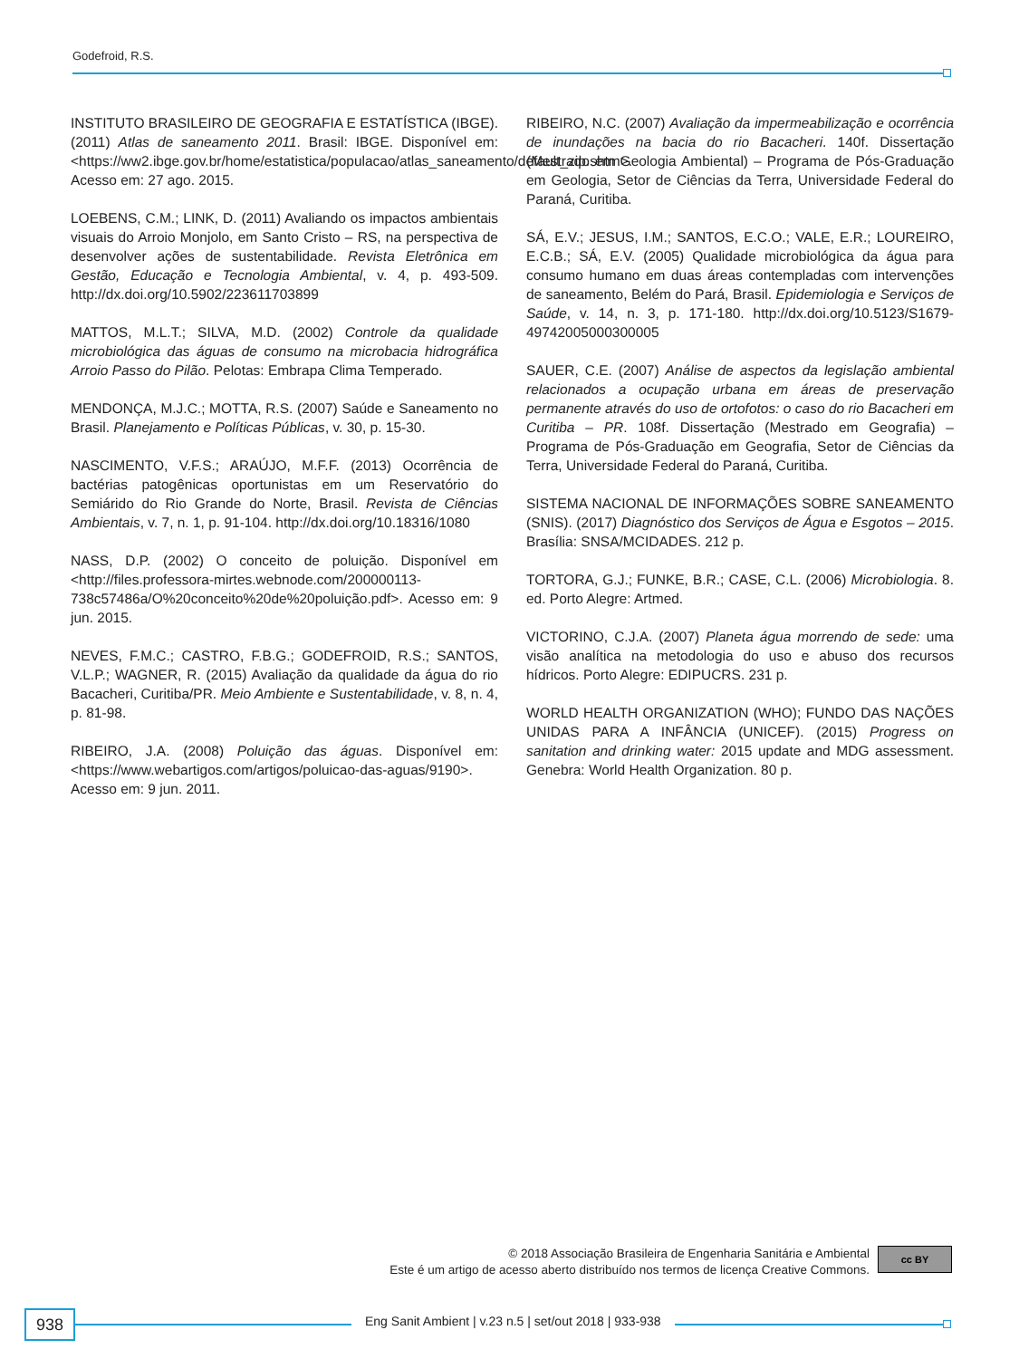Godefroid, R.S.
INSTITUTO BRASILEIRO DE GEOGRAFIA E ESTATÍSTICA (IBGE). (2011) Atlas de saneamento 2011. Brasil: IBGE. Disponível em: <https://ww2.ibge.gov.br/home/estatistica/populacao/atlas_saneamento/default_zip.shtm>. Acesso em: 27 ago. 2015.
LOEBENS, C.M.; LINK, D. (2011) Avaliando os impactos ambientais visuais do Arroio Monjolo, em Santo Cristo – RS, na perspectiva de desenvolver ações de sustentabilidade. Revista Eletrônica em Gestão, Educação e Tecnologia Ambiental, v. 4, p. 493-509. http://dx.doi.org/10.5902/223611703899
MATTOS, M.L.T.; SILVA, M.D. (2002) Controle da qualidade microbiológica das águas de consumo na microbacia hidrográfica Arroio Passo do Pilão. Pelotas: Embrapa Clima Temperado.
MENDONÇA, M.J.C.; MOTTA, R.S. (2007) Saúde e Saneamento no Brasil. Planejamento e Políticas Públicas, v. 30, p. 15-30.
NASCIMENTO, V.F.S.; ARAÚJO, M.F.F. (2013) Ocorrência de bactérias patogênicas oportunistas em um Reservatório do Semiárido do Rio Grande do Norte, Brasil. Revista de Ciências Ambientais, v. 7, n. 1, p. 91-104. http://dx.doi.org/10.18316/1080
NASS, D.P. (2002) O conceito de poluição. Disponível em <http://files.professora-mirtes.webnode.com/200000113-738c57486a/O%20conceito%20de%20poluição.pdf>. Acesso em: 9 jun. 2015.
NEVES, F.M.C.; CASTRO, F.B.G.; GODEFROID, R.S.; SANTOS, V.L.P.; WAGNER, R. (2015) Avaliação da qualidade da água do rio Bacacheri, Curitiba/PR. Meio Ambiente e Sustentabilidade, v. 8, n. 4, p. 81-98.
RIBEIRO, J.A. (2008) Poluição das águas. Disponível em: <https://www.webartigos.com/artigos/poluicao-das-aguas/9190>. Acesso em: 9 jun. 2011.
RIBEIRO, N.C. (2007) Avaliação da impermeabilização e ocorrência de inundações na bacia do rio Bacacheri. 140f. Dissertação (Mestrado em Geologia Ambiental) – Programa de Pós-Graduação em Geologia, Setor de Ciências da Terra, Universidade Federal do Paraná, Curitiba.
SÁ, E.V.; JESUS, I.M.; SANTOS, E.C.O.; VALE, E.R.; LOUREIRO, E.C.B.; SÁ, E.V. (2005) Qualidade microbiológica da água para consumo humano em duas áreas contempladas com intervenções de saneamento, Belém do Pará, Brasil. Epidemiologia e Serviços de Saúde, v. 14, n. 3, p. 171-180. http://dx.doi.org/10.5123/S1679-49742005000300005
SAUER, C.E. (2007) Análise de aspectos da legislação ambiental relacionados a ocupação urbana em áreas de preservação permanente através do uso de ortofotos: o caso do rio Bacacheri em Curitiba – PR. 108f. Dissertação (Mestrado em Geografia) – Programa de Pós-Graduação em Geografia, Setor de Ciências da Terra, Universidade Federal do Paraná, Curitiba.
SISTEMA NACIONAL DE INFORMAÇÕES SOBRE SANEAMENTO (SNIS). (2017) Diagnóstico dos Serviços de Água e Esgotos – 2015. Brasília: SNSA/MCIDADES. 212 p.
TORTORA, G.J.; FUNKE, B.R.; CASE, C.L. (2006) Microbiologia. 8. ed. Porto Alegre: Artmed.
VICTORINO, C.J.A. (2007) Planeta água morrendo de sede: uma visão analítica na metodologia do uso e abuso dos recursos hídricos. Porto Alegre: EDIPUCRS. 231 p.
WORLD HEALTH ORGANIZATION (WHO); FUNDO DAS NAÇÕES UNIDAS PARA A INFÂNCIA (UNICEF). (2015) Progress on sanitation and drinking water: 2015 update and MDG assessment. Genebra: World Health Organization. 80 p.
© 2018 Associação Brasileira de Engenharia Sanitária e Ambiental
Este é um artigo de acesso aberto distribuído nos termos de licença Creative Commons.
cc BY
938
Eng Sanit Ambient | v.23 n.5 | set/out 2018 | 933-938